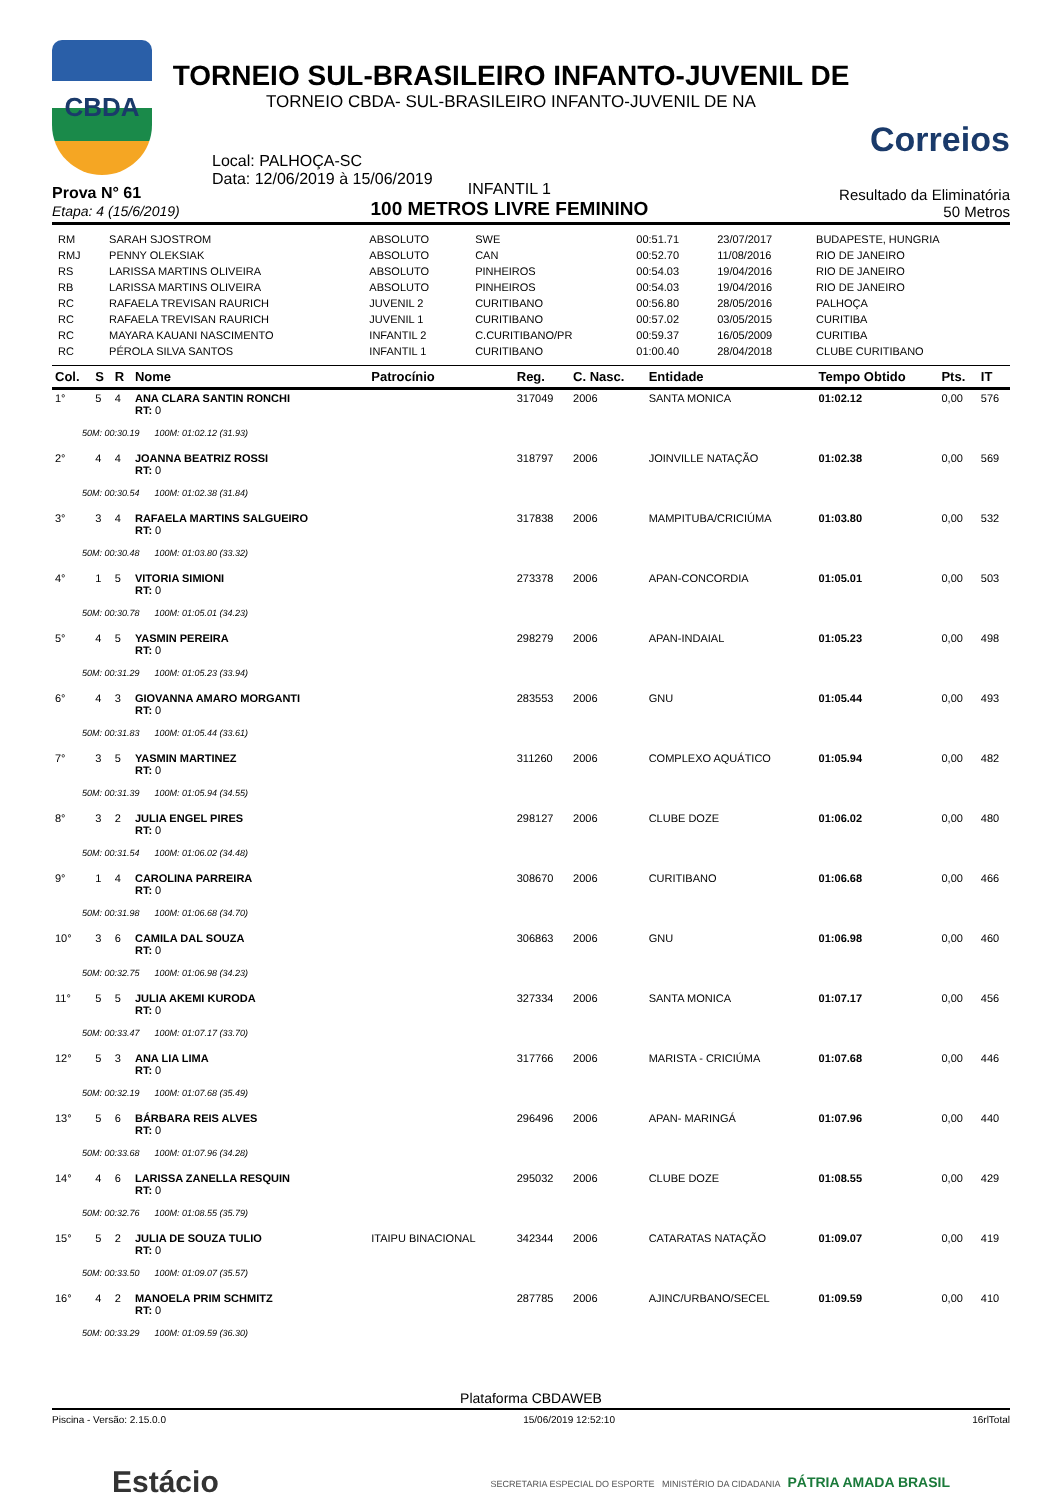CBDA
TORNEIO SUL-BRASILEIRO INFANTO-JUVENIL DE
TORNEIO CBDA- SUL-BRASILEIRO INFANTO-JUVENIL DE NA
Local: PALHOÇA-SC
Data: 12/06/2019 à 15/06/2019
Correios
Prova N° 61
Etapa: 4 (15/6/2019)
INFANTIL 1
100 METROS LIVRE FEMININO
Resultado da Eliminatória
50 Metros
| RM | SARAH SJOSTROM | ABSOLUTO | SWE | 00:51.71 | 23/07/2017 | BUDAPESTE, HUNGRIA |
| RMJ | PENNY OLEKSIAK | ABSOLUTO | CAN | 00:52.70 | 11/08/2016 | RIO DE JANEIRO |
| RS | LARISSA MARTINS OLIVEIRA | ABSOLUTO | PINHEIROS | 00:54.03 | 19/04/2016 | RIO DE JANEIRO |
| RB | LARISSA MARTINS OLIVEIRA | ABSOLUTO | PINHEIROS | 00:54.03 | 19/04/2016 | RIO DE JANEIRO |
| RC | RAFAELA TREVISAN RAURICH | JUVENIL 2 | CURITIBANO | 00:56.80 | 28/05/2016 | PALHOÇA |
| RC | RAFAELA TREVISAN RAURICH | JUVENIL 1 | CURITIBANO | 00:57.02 | 03/05/2015 | CURITIBA |
| RC | MAYARA KAUANI NASCIMENTO | INFANTIL 2 | C.CURITIBANO/PR | 00:59.37 | 16/05/2009 | CURITIBA |
| RC | PÉROLA SILVA SANTOS | INFANTIL 1 | CURITIBANO | 01:00.40 | 28/04/2018 | CLUBE CURITIBANO |
| Col. | S | R | Nome | Patrocínio | Reg. | C. Nasc. | Entidade | Tempo Obtido | Pts. | IT |
| --- | --- | --- | --- | --- | --- | --- | --- | --- | --- | --- |
| 1° | 5 | 4 | ANA CLARA SANTIN RONCHI RT: 0 | | 317049 | 2006 | SANTA MONICA | 01:02.12 | 0,00 | 576 |
| 50M: 00:30.19 100M: 01:02.12 (31.93) | | | | | | | | | | |
| 2° | 4 | 4 | JOANNA BEATRIZ ROSSI RT: 0 | | 318797 | 2006 | JOINVILLE NATAÇÃO | 01:02.38 | 0,00 | 569 |
| 50M: 00:30.54 100M: 01:02.38 (31.84) | | | | | | | | | | |
| 3° | 3 | 4 | RAFAELA MARTINS SALGUEIRO RT: 0 | | 317838 | 2006 | MAMPITUBA/CRICIÚMA | 01:03.80 | 0,00 | 532 |
| 50M: 00:30.48 100M: 01:03.80 (33.32) | | | | | | | | | | |
| 4° | 1 | 5 | VITORIA SIMIONI RT: 0 | | 273378 | 2006 | APAN-CONCORDIA | 01:05.01 | 0,00 | 503 |
| 50M: 00:30.78 100M: 01:05.01 (34.23) | | | | | | | | | | |
| 5° | 4 | 5 | YASMIN PEREIRA RT: 0 | | 298279 | 2006 | APAN-INDAIAL | 01:05.23 | 0,00 | 498 |
| 50M: 00:31.29 100M: 01:05.23 (33.94) | | | | | | | | | | |
| 6° | 4 | 3 | GIOVANNA AMARO MORGANTI RT: 0 | | 283553 | 2006 | GNU | 01:05.44 | 0,00 | 493 |
| 50M: 00:31.83 100M: 01:05.44 (33.61) | | | | | | | | | | |
| 7° | 3 | 5 | YASMIN MARTINEZ RT: 0 | | 311260 | 2006 | COMPLEXO AQUÁTICO | 01:05.94 | 0,00 | 482 |
| 50M: 00:31.39 100M: 01:05.94 (34.55) | | | | | | | | | | |
| 8° | 3 | 2 | JULIA ENGEL PIRES RT: 0 | | 298127 | 2006 | CLUBE DOZE | 01:06.02 | 0,00 | 480 |
| 50M: 00:31.54 100M: 01:06.02 (34.48) | | | | | | | | | | |
| 9° | 1 | 4 | CAROLINA PARREIRA RT: 0 | | 308670 | 2006 | CURITIBANO | 01:06.68 | 0,00 | 466 |
| 50M: 00:31.98 100M: 01:06.68 (34.70) | | | | | | | | | | |
| 10° | 3 | 6 | CAMILA DAL SOUZA RT: 0 | | 306863 | 2006 | GNU | 01:06.98 | 0,00 | 460 |
| 50M: 00:32.75 100M: 01:06.98 (34.23) | | | | | | | | | | |
| 11° | 5 | 5 | JULIA AKEMI KURODA RT: 0 | | 327334 | 2006 | SANTA MONICA | 01:07.17 | 0,00 | 456 |
| 50M: 00:33.47 100M: 01:07.17 (33.70) | | | | | | | | | | |
| 12° | 5 | 3 | ANA LIA LIMA RT: 0 | | 317766 | 2006 | MARISTA - CRICIÚMA | 01:07.68 | 0,00 | 446 |
| 50M: 00:32.19 100M: 01:07.68 (35.49) | | | | | | | | | | |
| 13° | 5 | 6 | BÁRBARA REIS ALVES RT: 0 | | 296496 | 2006 | APAN- MARINGÁ | 01:07.96 | 0,00 | 440 |
| 50M: 00:33.68 100M: 01:07.96 (34.28) | | | | | | | | | | |
| 14° | 4 | 6 | LARISSA ZANELLA RESQUIN RT: 0 | | 295032 | 2006 | CLUBE DOZE | 01:08.55 | 0,00 | 429 |
| 50M: 00:32.76 100M: 01:08.55 (35.79) | | | | | | | | | | |
| 15° | 5 | 2 | JULIA DE SOUZA TULIO RT: 0 | ITAIPU BINACIONAL | 342344 | 2006 | CATARATAS NATAÇÃO | 01:09.07 | 0,00 | 419 |
| 50M: 00:33.50 100M: 01:09.07 (35.57) | | | | | | | | | | |
| 16° | 4 | 2 | MANOELA PRIM SCHMITZ RT: 0 | | 287785 | 2006 | AJINC/URBANO/SECEL | 01:09.59 | 0,00 | 410 |
| 50M: 00:33.29 100M: 01:09.59 (36.30) | | | | | | | | | | |
Plataforma CBDAWEB
Piscina - Versão: 2.15.0.0 15/06/2019 12:52:10 16rlTotal
Estácio SECRETARIA ESPECIAL DO ESPORTE MINISTÉRIO DA CIDADANIA PÁTRIA AMADA BRASIL